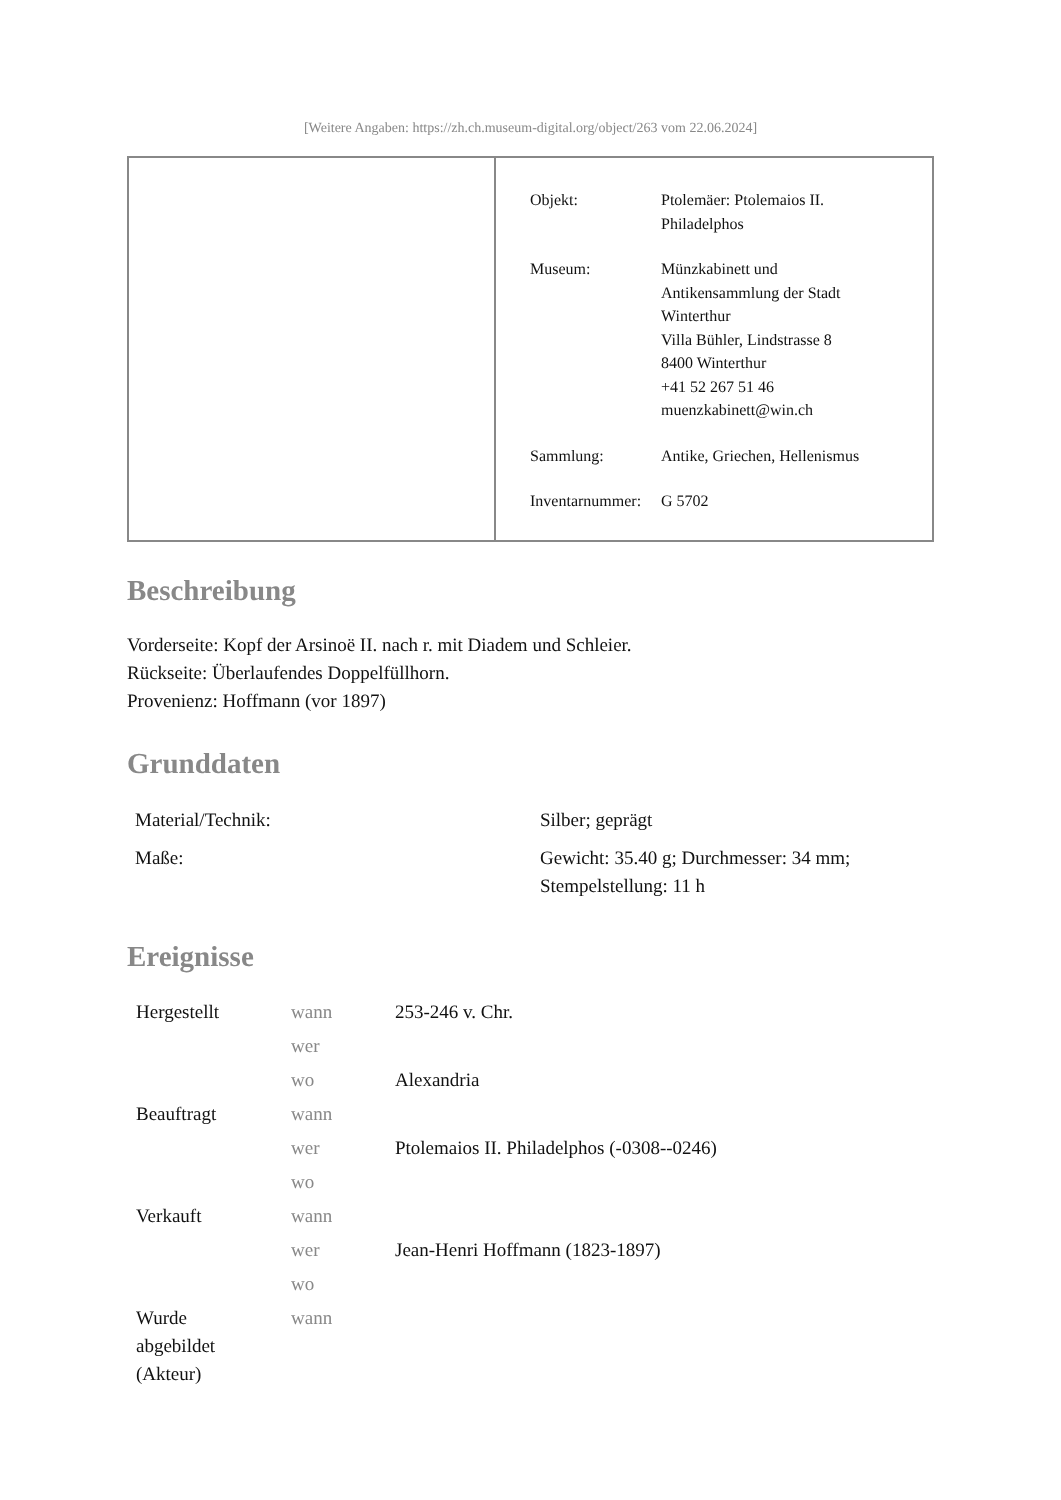[Weitere Angaben: https://zh.ch.museum-digital.org/object/263 vom 22.06.2024]
| Objekt: | Ptolemäer: Ptolemaios II. Philadelphos |
| Museum: | Münzkabinett und Antikensammlung der Stadt Winterthur Villa Bühler, Lindstrasse 8 8400 Winterthur +41 52 267 51 46 muenzkabinett@win.ch |
| Sammlung: | Antike, Griechen, Hellenismus |
| Inventarnummer: | G 5702 |
Beschreibung
Vorderseite: Kopf der Arsinoë II. nach r. mit Diadem und Schleier.
Rückseite: Überlaufendes Doppelfüllhorn.
Provenienz: Hoffmann (vor 1897)
Grunddaten
| Material/Technik: | Silber; geprägt |
| Maße: | Gewicht: 35.40 g; Durchmesser: 34 mm; Stempelstellung: 11 h |
Ereignisse
| Hergestellt | wann | 253-246 v. Chr. |
| | wer | |
| | wo | Alexandria |
| Beauftragt | wann | |
| | wer | Ptolemaios II. Philadelphos (-0308--0246) |
| | wo | |
| Verkauft | wann | |
| | wer | Jean-Henri Hoffmann (1823-1897) |
| | wo | |
| Wurde abgebildet (Akteur) | wann | |